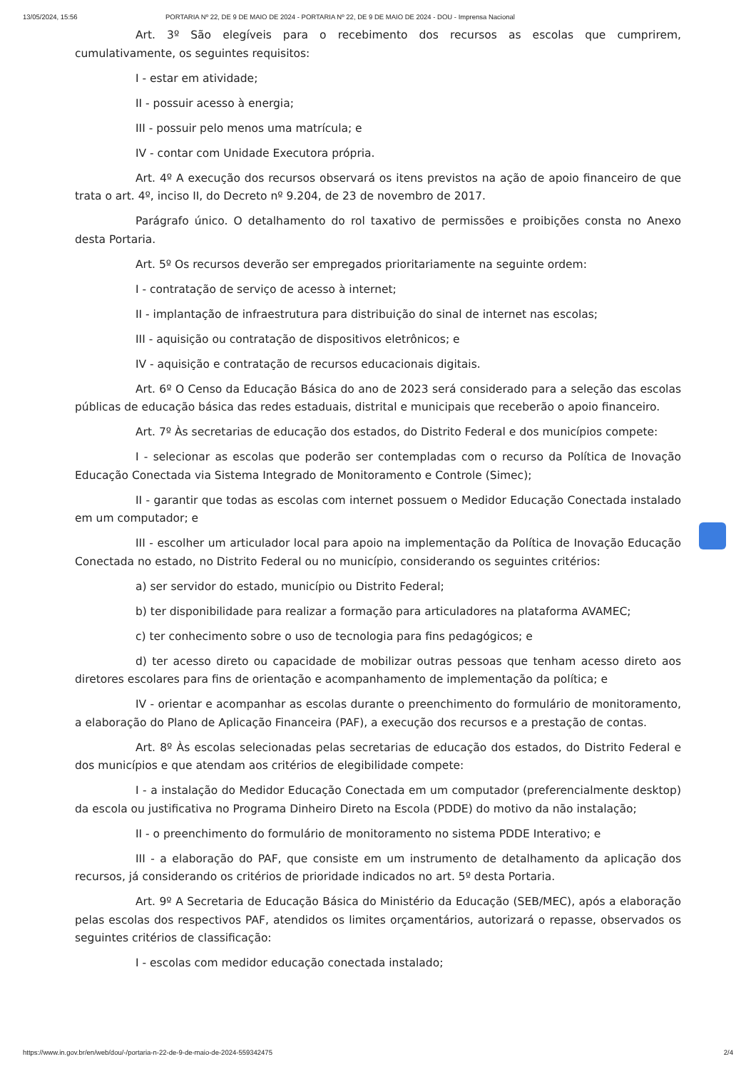13/05/2024, 15:56 PORTARIA Nº 22, DE 9 DE MAIO DE 2024 - PORTARIA Nº 22, DE 9 DE MAIO DE 2024 - DOU - Imprensa Nacional
Art. 3º São elegíveis para o recebimento dos recursos as escolas que cumprirem, cumulativamente, os seguintes requisitos:
I - estar em atividade;
II - possuir acesso à energia;
III - possuir pelo menos uma matrícula; e
IV - contar com Unidade Executora própria.
Art. 4º A execução dos recursos observará os itens previstos na ação de apoio financeiro de que trata o art. 4º, inciso II, do Decreto nº 9.204, de 23 de novembro de 2017.
Parágrafo único. O detalhamento do rol taxativo de permissões e proibições consta no Anexo desta Portaria.
Art. 5º Os recursos deverão ser empregados prioritariamente na seguinte ordem:
I - contratação de serviço de acesso à internet;
II - implantação de infraestrutura para distribuição do sinal de internet nas escolas;
III - aquisição ou contratação de dispositivos eletrônicos; e
IV - aquisição e contratação de recursos educacionais digitais.
Art. 6º O Censo da Educação Básica do ano de 2023 será considerado para a seleção das escolas públicas de educação básica das redes estaduais, distrital e municipais que receberão o apoio financeiro.
Art. 7º Às secretarias de educação dos estados, do Distrito Federal e dos municípios compete:
I - selecionar as escolas que poderão ser contempladas com o recurso da Política de Inovação Educação Conectada via Sistema Integrado de Monitoramento e Controle (Simec);
II - garantir que todas as escolas com internet possuem o Medidor Educação Conectada instalado em um computador; e
III - escolher um articulador local para apoio na implementação da Política de Inovação Educação Conectada no estado, no Distrito Federal ou no município, considerando os seguintes critérios:
a) ser servidor do estado, município ou Distrito Federal;
b) ter disponibilidade para realizar a formação para articuladores na plataforma AVAMEC;
c) ter conhecimento sobre o uso de tecnologia para fins pedagógicos; e
d) ter acesso direto ou capacidade de mobilizar outras pessoas que tenham acesso direto aos diretores escolares para fins de orientação e acompanhamento de implementação da política; e
IV - orientar e acompanhar as escolas durante o preenchimento do formulário de monitoramento, a elaboração do Plano de Aplicação Financeira (PAF), a execução dos recursos e a prestação de contas.
Art. 8º Às escolas selecionadas pelas secretarias de educação dos estados, do Distrito Federal e dos municípios e que atendam aos critérios de elegibilidade compete:
I - a instalação do Medidor Educação Conectada em um computador (preferencialmente desktop) da escola ou justificativa no Programa Dinheiro Direto na Escola (PDDE) do motivo da não instalação;
II - o preenchimento do formulário de monitoramento no sistema PDDE Interativo; e
III - a elaboração do PAF, que consiste em um instrumento de detalhamento da aplicação dos recursos, já considerando os critérios de prioridade indicados no art. 5º desta Portaria.
Art. 9º A Secretaria de Educação Básica do Ministério da Educação (SEB/MEC), após a elaboração pelas escolas dos respectivos PAF, atendidos os limites orçamentários, autorizará o repasse, observados os seguintes critérios de classificação:
I - escolas com medidor educação conectada instalado;
https://www.in.gov.br/en/web/dou/-/portaria-n-22-de-9-de-maio-de-2024-559342475 2/4